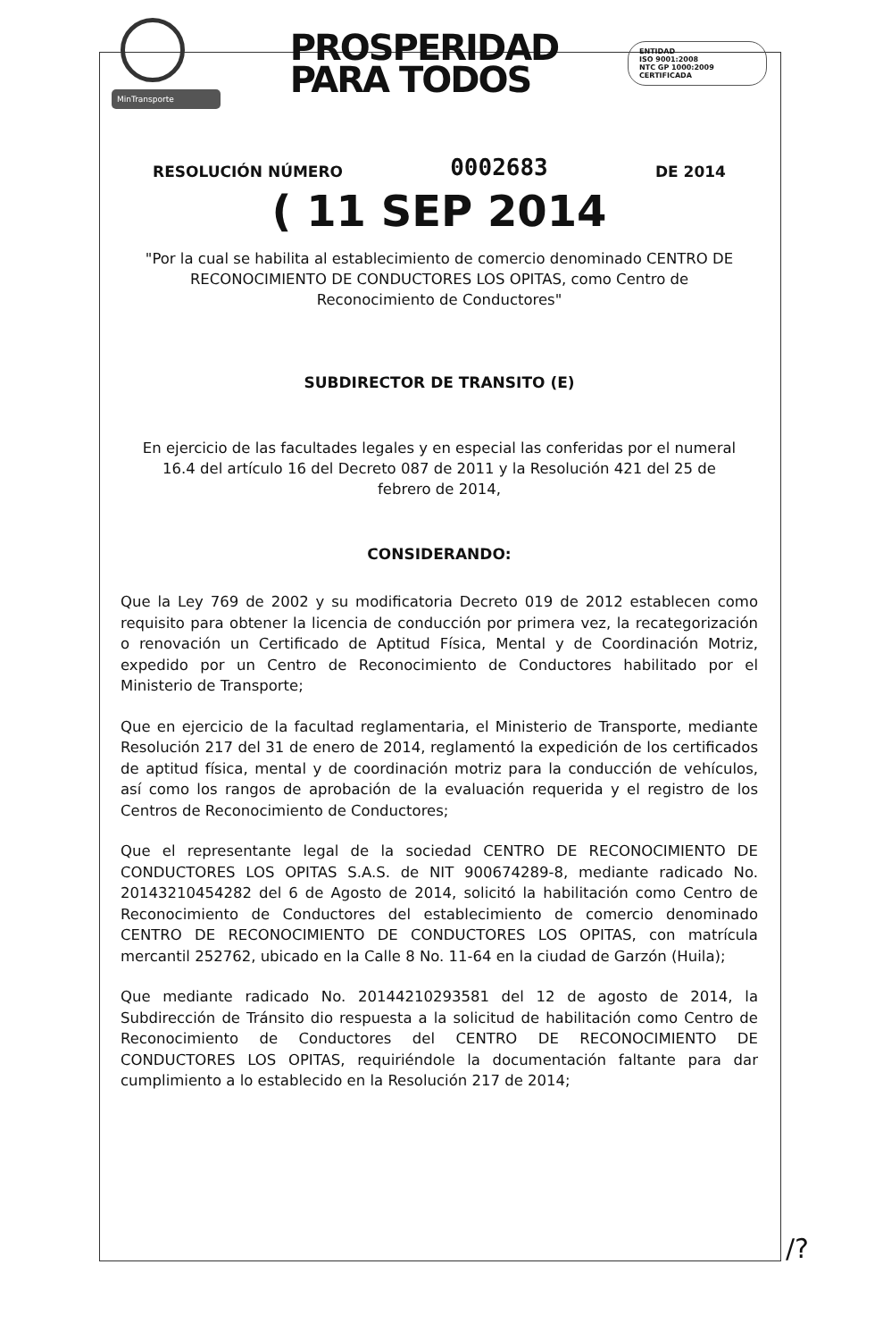MinTransporte
PROSPERIDAD
PARA TODOS
ENTIDAD
ISO 9001:2008
NTC GP 1000:2009
CERTIFICADA
RESOLUCIÓN NÚMERO 0002683 DE 2014
( 11 SEP 2014
"Por la cual se habilita al establecimiento de comercio denominado CENTRO DE RECONOCIMIENTO DE CONDUCTORES LOS OPITAS, como Centro de Reconocimiento de Conductores"
SUBDIRECTOR DE TRANSITO (E)
En ejercicio de las facultades legales y en especial las conferidas por el numeral 16.4 del artículo 16 del Decreto 087 de 2011 y la Resolución 421 del 25 de febrero de 2014,
CONSIDERANDO:
Que la Ley 769 de 2002 y su modificatoria Decreto 019 de 2012 establecen como requisito para obtener la licencia de conducción por primera vez, la recategorización o renovación un Certificado de Aptitud Física, Mental y de Coordinación Motriz, expedido por un Centro de Reconocimiento de Conductores habilitado por el Ministerio de Transporte;
Que en ejercicio de la facultad reglamentaria, el Ministerio de Transporte, mediante Resolución 217 del 31 de enero de 2014, reglamentó la expedición de los certificados de aptitud física, mental y de coordinación motriz para la conducción de vehículos, así como los rangos de aprobación de la evaluación requerida y el registro de los Centros de Reconocimiento de Conductores;
Que el representante legal de la sociedad CENTRO DE RECONOCIMIENTO DE CONDUCTORES LOS OPITAS S.A.S. de NIT 900674289-8, mediante radicado No. 20143210454282 del 6 de Agosto de 2014, solicitó la habilitación como Centro de Reconocimiento de Conductores del establecimiento de comercio denominado CENTRO DE RECONOCIMIENTO DE CONDUCTORES LOS OPITAS, con matrícula mercantil 252762, ubicado en la Calle 8 No. 11-64 en la ciudad de Garzón (Huila);
Que mediante radicado No. 20144210293581 del 12 de agosto de 2014, la Subdirección de Tránsito dio respuesta a la solicitud de habilitación como Centro de Reconocimiento de Conductores del CENTRO DE RECONOCIMIENTO DE CONDUCTORES LOS OPITAS, requiriéndole la documentación faltante para dar cumplimiento a lo establecido en la Resolución 217 de 2014;
/?